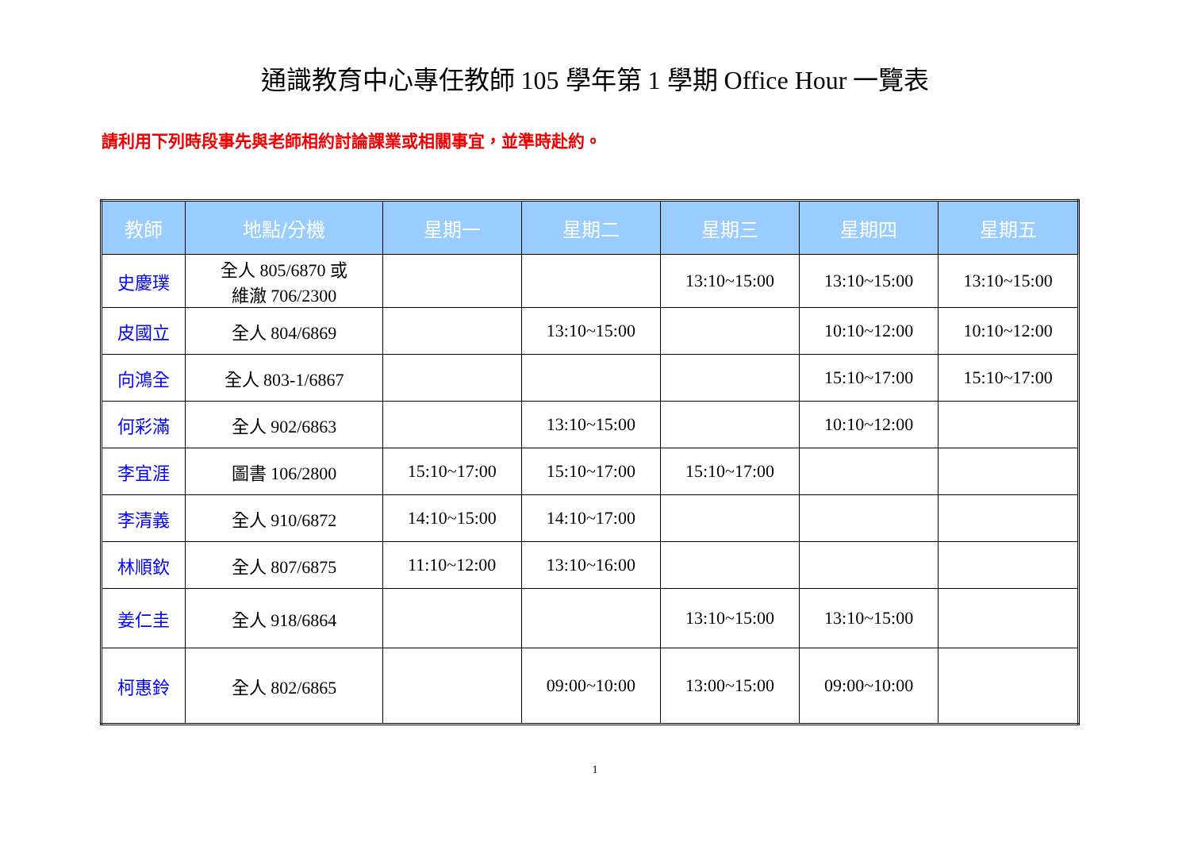通識教育中心專任教師 105 學年第 1 學期 Office Hour 一覽表
請利用下列時段事先與老師相約討論課業或相關事宜，並準時赴約。
| 教師 | 地點/分機 | 星期一 | 星期二 | 星期三 | 星期四 | 星期五 |
| --- | --- | --- | --- | --- | --- | --- |
| 史慶璞 | 全人 805/6870 或 維澈 706/2300 | | | 13:10~15:00 | 13:10~15:00 | 13:10~15:00 |
| 皮國立 | 全人 804/6869 | | 13:10~15:00 | | 10:10~12:00 | 10:10~12:00 |
| 向鴻全 | 全人 803-1/6867 | | | | 15:10~17:00 | 15:10~17:00 |
| 何彩滿 | 全人 902/6863 | | 13:10~15:00 | | 10:10~12:00 | |
| 李宜涯 | 圖書 106/2800 | 15:10~17:00 | 15:10~17:00 | 15:10~17:00 | | |
| 李清義 | 全人 910/6872 | 14:10~15:00 | 14:10~17:00 | | | |
| 林順欽 | 全人 807/6875 | 11:10~12:00 | 13:10~16:00 | | | |
| 姜仁圭 | 全人 918/6864 | | | 13:10~15:00 | 13:10~15:00 | |
| 柯惠鈴 | 全人 802/6865 | | 09:00~10:00 | 13:00~15:00 | 09:00~10:00 | |
1